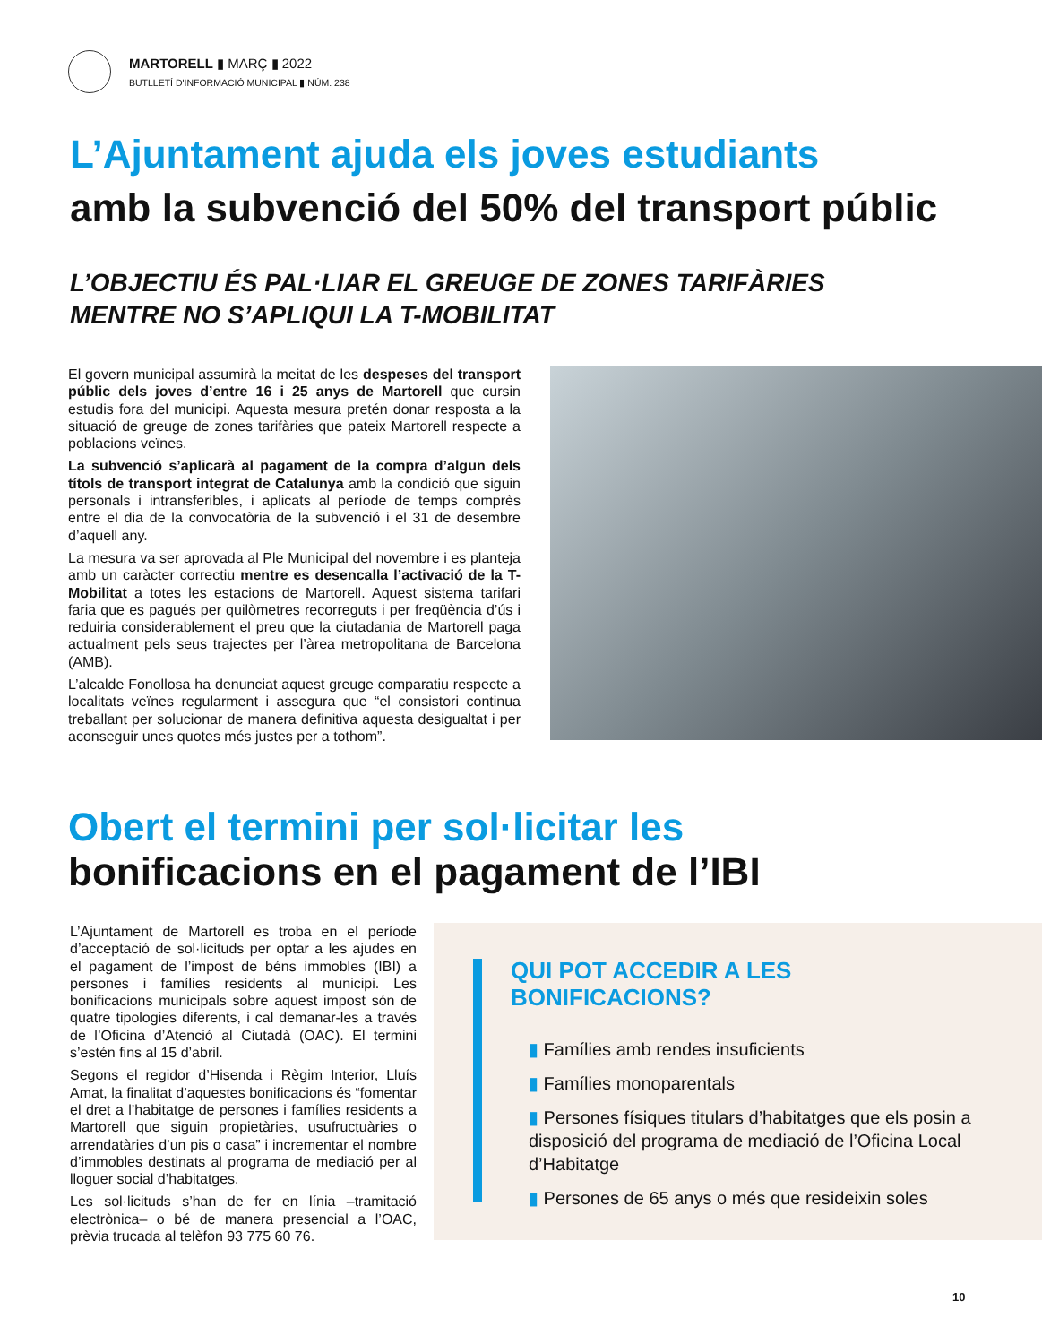MARTORELL ▮ MARÇ ▮ 2022
BUTLLETÍ D'INFORMACIÓ MUNICIPAL ▮ NÚM. 238
L’Ajuntament ajuda els joves estudiants
amb la subvenció del 50% del transport públic
L’OBJECTIU ÉS PAL·LIAR EL GREUGE DE ZONES TARIFÀRIES
MENTRE NO S’APLIQUI LA T-MOBILITAT
El govern municipal assumirà la meitat de les despeses del transport públic dels joves d’entre 16 i 25 anys de Martorell que cursin estudis fora del municipi. Aquesta mesura pretén donar resposta a la situació de greuge de zones tarifàries que pateix Martorell respecte a poblacions veïnes.
La subvenció s’aplicarà al pagament de la compra d’algun dels títols de transport integrat de Catalunya amb la condició que siguin personals i intransferibles, i aplicats al període de temps comprès entre el dia de la convocatòria de la subvenció i el 31 de desembre d’aquell any.
La mesura va ser aprovada al Ple Municipal del novembre i es planteja amb un caràcter correctiu mentre es desencalla l’activació de la T-Mobilitat a totes les estacions de Martorell. Aquest sistema tarifari faria que es pagués per quilòmetres recorreguts i per freqüència d’ús i reduiria considerablement el preu que la ciutadania de Martorell paga actualment pels seus trajectes per l’àrea metropolitana de Barcelona (AMB).
L’alcalde Fonollosa ha denunciat aquest greuge comparatiu respecte a localitats veïnes regularment i assegura que “el consistori continua treballant per solucionar de manera definitiva aquesta desigualtat i per aconseguir unes quotes més justes per a tothom”.
Obert el termini per sol·licitar les
bonificacions en el pagament de l’IBI
L’Ajuntament de Martorell es troba en el període d’acceptació de sol·licituds per optar a les ajudes en el pagament de l’impost de béns immobles (IBI) a persones i famílies residents al municipi. Les bonificacions municipals sobre aquest impost són de quatre tipologies diferents, i cal demanar-les a través de l’Oficina d’Atenció al Ciutadà (OAC). El termini s’estén fins al 15 d’abril.
Segons el regidor d’Hisenda i Règim Interior, Lluís Amat, la finalitat d’aquestes bonificacions és “fomentar el dret a l’habitatge de persones i famílies residents a Martorell que siguin propietàries, usufructuàries o arrendatàries d’un pis o casa” i incrementar el nombre d’immobles destinats al programa de mediació per al lloguer social d’habitatges.
Les sol·licituds s’han de fer en línia –tramitació electrònica– o bé de manera presencial a l’OAC, prèvia trucada al telèfon 93 775 60 76.
QUI POT ACCEDIR A LES
BONIFICACIONS?
▮ Famílies amb rendes insuficients
▮ Famílies monoparentals
▮ Persones físiques titulars d’habitatges que els posin a disposició del programa de mediació de l’Oficina Local d’Habitatge
▮ Persones de 65 anys o més que resideixin soles
10